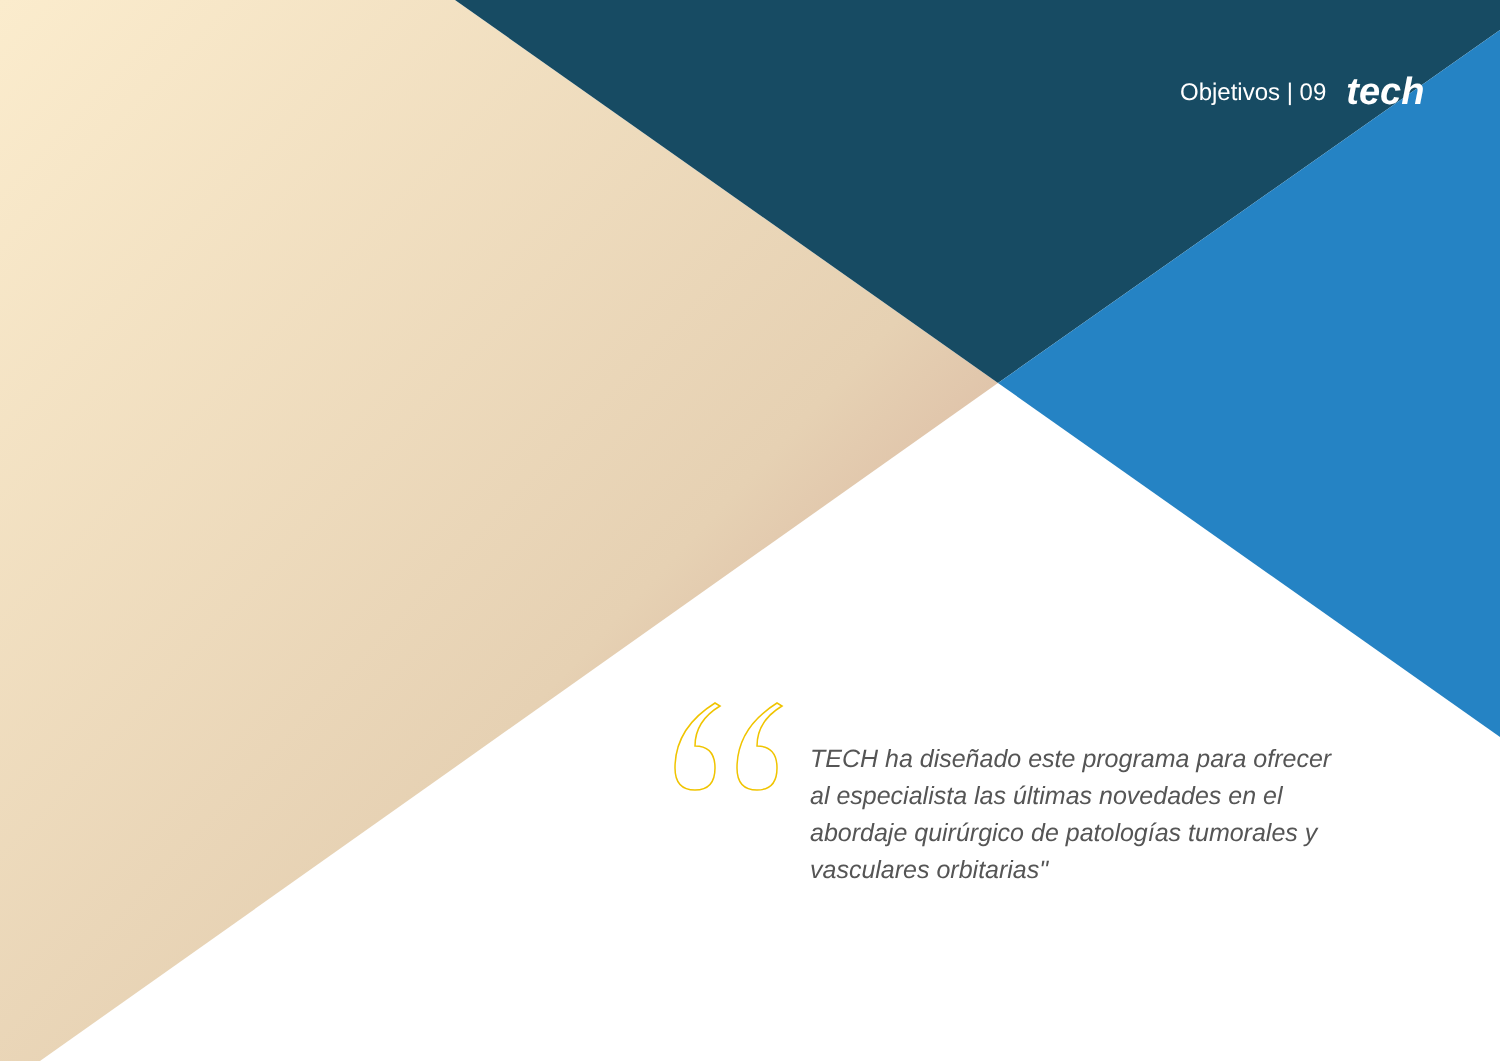Objetivos | 09 tech
TECH ha diseñado este programa para ofrecer al especialista las últimas novedades en el abordaje quirúrgico de patologías tumorales y vasculares orbitarias"